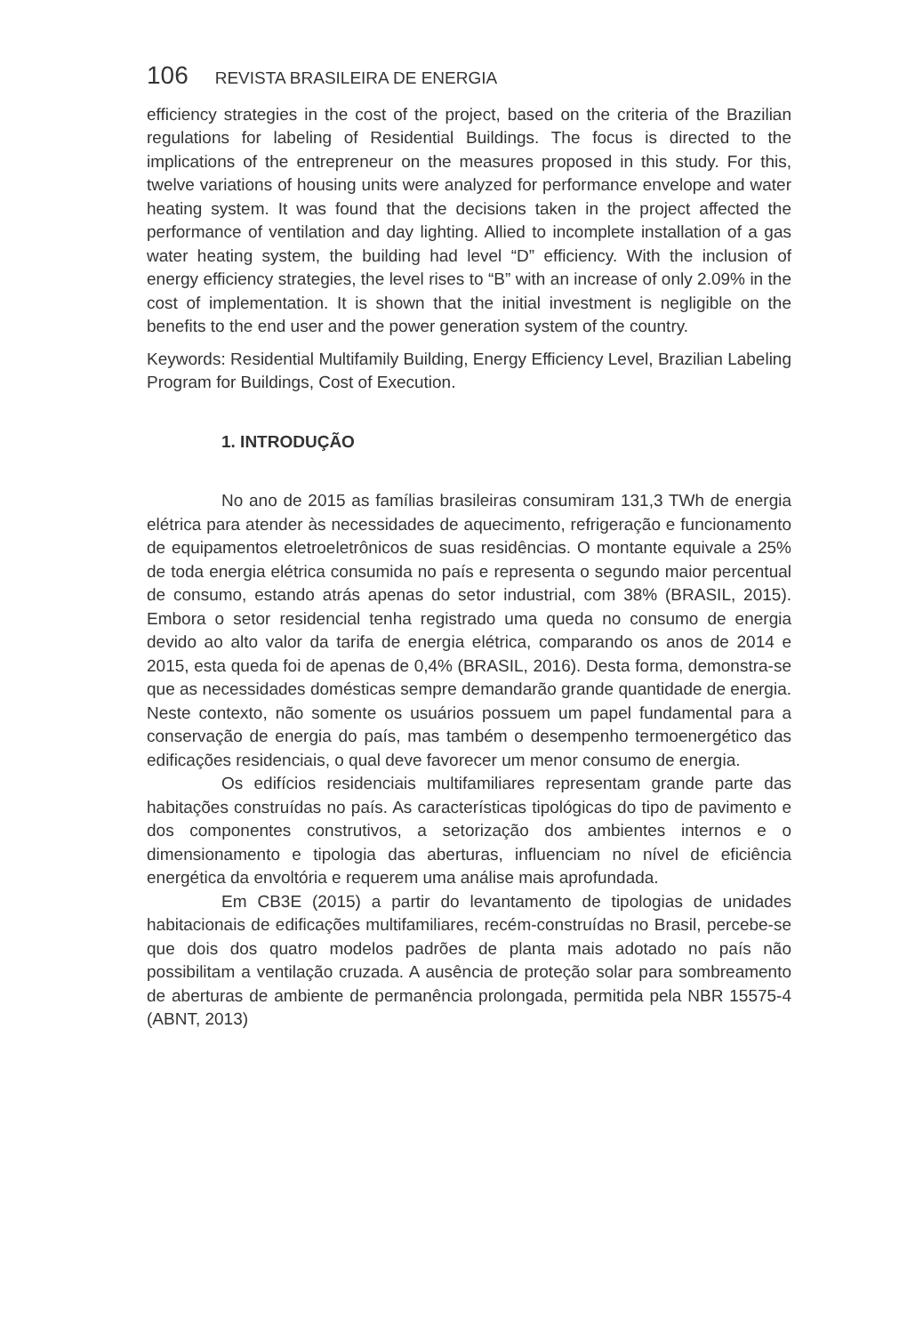106 REVISTA BRASILEIRA DE ENERGIA
efficiency strategies in the cost of the project, based on the criteria of the Brazilian regulations for labeling of Residential Buildings. The focus is directed to the implications of the entrepreneur on the measures proposed in this study. For this, twelve variations of housing units were analyzed for performance envelope and water heating system. It was found that the decisions taken in the project affected the performance of ventilation and day lighting. Allied to incomplete installation of a gas water heating system, the building had level “D” efficiency. With the inclusion of energy efficiency strategies, the level rises to “B” with an increase of only 2.09% in the cost of implementation. It is shown that the initial investment is negligible on the benefits to the end user and the power generation system of the country.
Keywords: Residential Multifamily Building, Energy Efficiency Level, Brazilian Labeling Program for Buildings, Cost of Execution.
1. INTRODUÇÃO
No ano de 2015 as famílias brasileiras consumiram 131,3 TWh de energia elétrica para atender às necessidades de aquecimento, refrigeração e funcionamento de equipamentos eletroeletrônicos de suas residências. O montante equivale a 25% de toda energia elétrica consumida no país e representa o segundo maior percentual de consumo, estando atrás apenas do setor industrial, com 38% (BRASIL, 2015). Embora o setor residencial tenha registrado uma queda no consumo de energia devido ao alto valor da tarifa de energia elétrica, comparando os anos de 2014 e 2015, esta queda foi de apenas de 0,4% (BRASIL, 2016). Desta forma, demonstra-se que as necessidades domésticas sempre demandarão grande quantidade de energia. Neste contexto, não somente os usuários possuem um papel fundamental para a conservação de energia do país, mas também o desempenho termoenergético das edificações residenciais, o qual deve favorecer um menor consumo de energia.
Os edifícios residenciais multifamiliares representam grande parte das habitações construídas no país. As características tipológicas do tipo de pavimento e dos componentes construtivos, a setorização dos ambientes internos e o dimensionamento e tipologia das aberturas, influenciam no nível de eficiência energética da envoltória e requerem uma análise mais aprofundada.
Em CB3E (2015) a partir do levantamento de tipologias de unidades habitacionais de edificações multifamiliares, recém-construídas no Brasil, percebe-se que dois dos quatro modelos padrões de planta mais adotado no país não possibilitam a ventilação cruzada. A ausência de proteção solar para sombreamento de aberturas de ambiente de permanência prolongada, permitida pela NBR 15575-4 (ABNT, 2013)